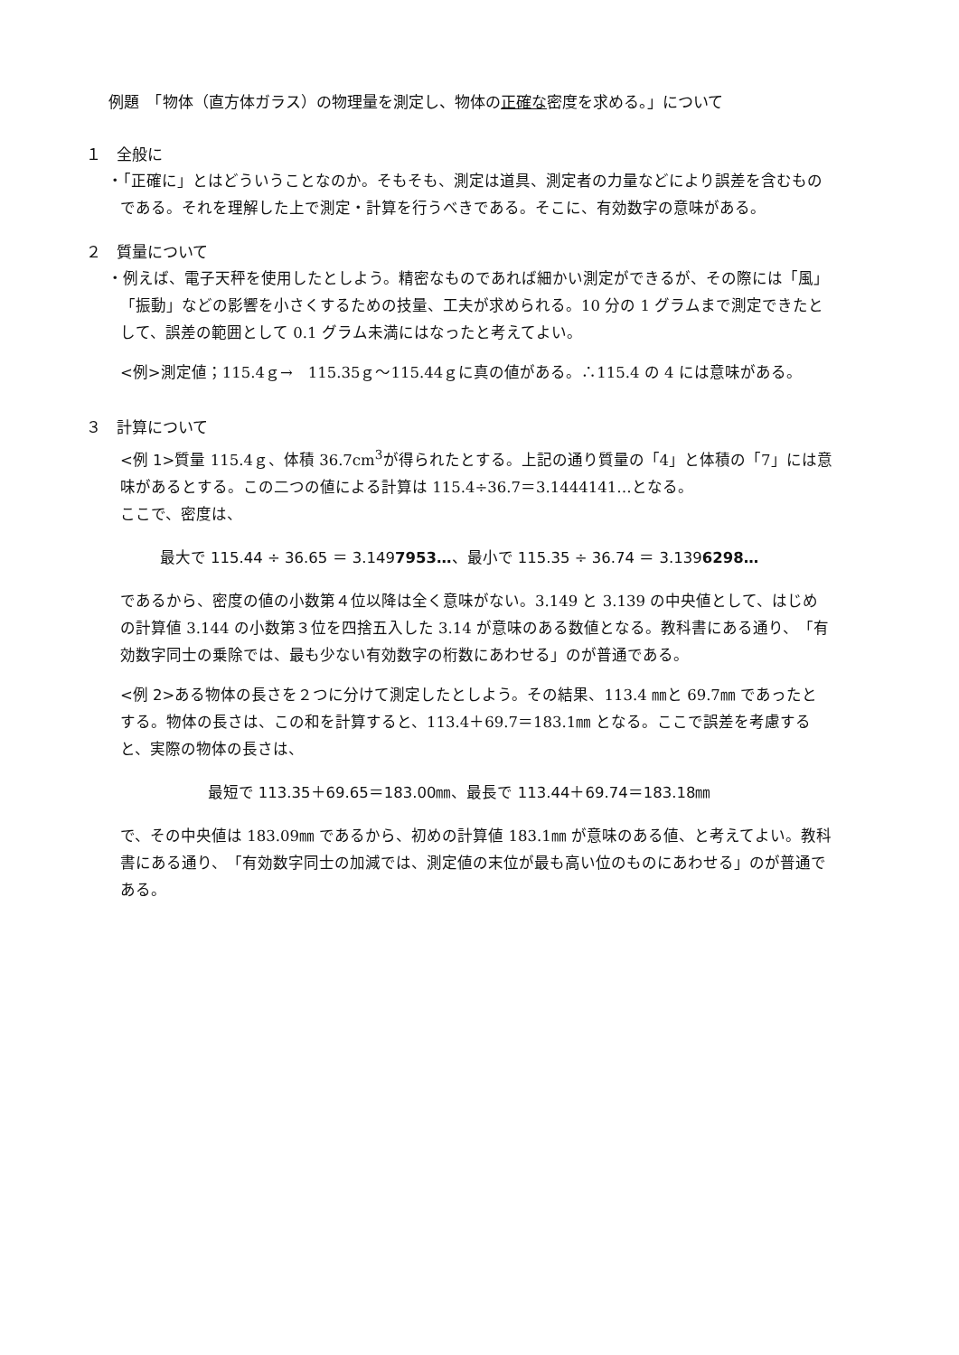例題　「物体（直方体ガラス）の物理量を測定し、物体の正確な密度を求める。」について
１　全般に
・「正確に」とはどういうことなのか。そもそも、測定は道具、測定者の力量などにより誤差を含むものである。それを理解した上で測定・計算を行うべきである。そこに、有効数字の意味がある。
２　質量について
・例えば、電子天秤を使用したとしよう。精密なものであれば細かい測定ができるが、その際には「風」「振動」などの影響を小さくするための技量、工夫が求められる。10 分の 1 グラムまで測定できたとして、誤差の範囲として 0.1 グラム未満にはなったと考えてよい。
<例>測定値；115.4ｇ→　115.35ｇ～115.44ｇに真の値がある。∴115.4 の 4 には意味がある。
３　計算について
<例 1>質量 115.4ｇ、体積 36.7cm<sup>3</sup>が得られたとする。上記の通り質量の「4」と体積の「7」には意味があるとする。この二つの値による計算は 115.4÷36.7＝3.1444141…となる。
ここで、密度は、
最大で 115.44 ÷ 36.65 ＝ 3.1497953…、最小で 115.35 ÷ 36.74 ＝ 3.1396298…
であるから、密度の値の小数第４位以降は全く意味がない。3.149 と 3.139 の中央値として、はじめの計算値 3.144 の小数第３位を四捨五入した 3.14 が意味のある数値となる。教科書にある通り、「有効数字同士の乗除では、最も少ない有効数字の桁数にあわせる」のが普通である。
<例 2>ある物体の長さを２つに分けて測定したとしよう。その結果、113.4 ㎜と 69.7㎜ であったとする。物体の長さは、この和を計算すると、113.4＋69.7＝183.1㎜ となる。ここで誤差を考慮すると、実際の物体の長さは、
最短で 113.35＋69.65＝183.00㎜、最長で 113.44＋69.74＝183.18㎜
で、その中央値は 183.09㎜ であるから、初めの計算値 183.1㎜ が意味のある値、と考えてよい。教科書にある通り、「有効数字同士の加減では、測定値の末位が最も高い位のものにあわせる」のが普通である。